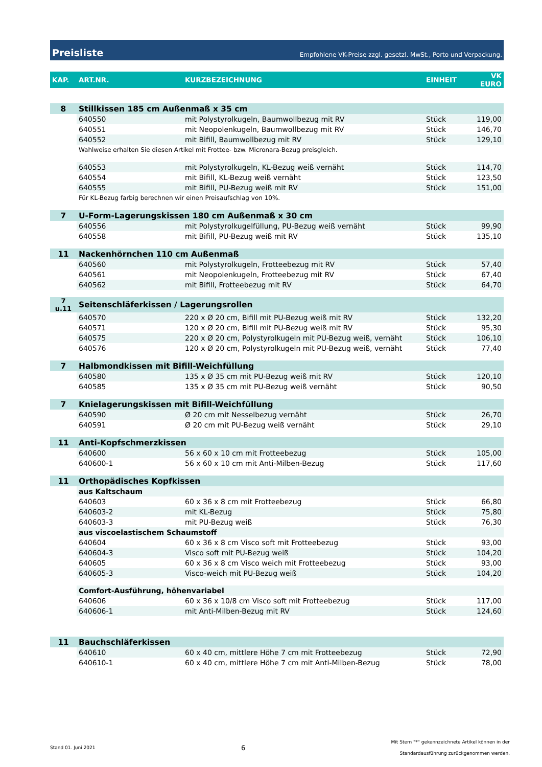Preisliste
Empfohlene VK-Preise zzgl. gesetzl. MwSt., Porto und Verpackung.
| KAP. | ART.NR. | KURZBEZEICHNUNG | EINHEIT | VK EURO |
| --- | --- | --- | --- | --- |
| 8 | Stillkissen 185 cm Außenmaß x 35 cm | | | |
| | 640550 | mit Polystyrolkugeln, Baumwollbezug mit RV | Stück | 119,00 |
| | 640551 | mit Neopolenkugeln, Baumwollbezug mit RV | Stück | 146,70 |
| | 640552 | mit Bifill, Baumwollbezug mit RV | Stück | 129,10 |
| | Wahlweise erhalten Sie diesen Artikel mit Frottee- bzw. Micronara-Bezug preisgleich. | | | |
| | 640553 | mit Polystyrolkugeln, KL-Bezug weiß vernäht | Stück | 114,70 |
| | 640554 | mit Bifill, KL-Bezug weiß vernäht | Stück | 123,50 |
| | 640555 | mit Bifill, PU-Bezug weiß mit RV | Stück | 151,00 |
| | Für KL-Bezug farbig berechnen wir einen Preisaufschlag von 10%. | | | |
| 7 | U-Form-Lagerungskissen 180 cm Außenmaß x 30 cm | | | |
| | 640556 | mit Polystyrolkugelfüllung, PU-Bezug weiß vernäht | Stück | 99,90 |
| | 640558 | mit Bifill, PU-Bezug weiß mit RV | Stück | 135,10 |
| 11 | Nackenhörnchen 110 cm Außenmaß | | | |
| | 640560 | mit Polystyrolkugeln, Frotteebezug mit RV | Stück | 57,40 |
| | 640561 | mit Neopolenkugeln, Frotteebezug mit RV | Stück | 67,40 |
| | 640562 | mit Bifill, Frotteebezug mit RV | Stück | 64,70 |
| 7 u.11 | Seitenschläferkissen / Lagerungsrollen | | | |
| | 640570 | 220 x Ø 20 cm, Bifill mit PU-Bezug weiß mit RV | Stück | 132,20 |
| | 640571 | 120 x Ø 20 cm, Bifill mit PU-Bezug weiß mit RV | Stück | 95,30 |
| | 640575 | 220 x Ø 20 cm, Polystyrolkugeln mit PU-Bezug weiß, vernäht | Stück | 106,10 |
| | 640576 | 120 x Ø 20 cm, Polystyrolkugeln mit PU-Bezug weiß, vernäht | Stück | 77,40 |
| 7 | Halbmondkissen mit Bifill-Weichfüllung | | | |
| | 640580 | 135 x Ø 35 cm mit PU-Bezug weiß mit RV | Stück | 120,10 |
| | 640585 | 135 x Ø 35 cm mit PU-Bezug weiß vernäht | Stück | 90,50 |
| 7 | Knielagerungskissen mit Bifill-Weichfüllung | | | |
| | 640590 | Ø 20 cm mit Nesselbezug vernäht | Stück | 26,70 |
| | 640591 | Ø 20 cm mit PU-Bezug weiß vernäht | Stück | 29,10 |
| 11 | Anti-Kopfschmerzkissen | | | |
| | 640600 | 56 x 60 x 10 cm mit Frotteebezug | Stück | 105,00 |
| | 640600-1 | 56 x 60 x 10 cm mit Anti-Milben-Bezug | Stück | 117,60 |
| 11 | Orthopädisches Kopfkissen | | | |
| | aus Kaltschaum | | | |
| | 640603 | 60 x 36 x 8 cm mit Frotteebezug | Stück | 66,80 |
| | 640603-2 | mit KL-Bezug | Stück | 75,80 |
| | 640603-3 | mit PU-Bezug weiß | Stück | 76,30 |
| | aus viscoelastischem Schaumstoff | | | |
| | 640604 | 60 x 36 x 8 cm Visco soft mit Frotteebezug | Stück | 93,00 |
| | 640604-3 | Visco soft mit PU-Bezug weiß | Stück | 104,20 |
| | 640605 | 60 x 36 x 8 cm Visco weich mit Frotteebezug | Stück | 93,00 |
| | 640605-3 | Visco-weich mit PU-Bezug weiß | Stück | 104,20 |
| | Comfort-Ausführung, höhenvariabel | | | |
| | 640606 | 60 x 36 x 10/8 cm Visco soft mit Frotteebezug | Stück | 117,00 |
| | 640606-1 | mit Anti-Milben-Bezug mit RV | Stück | 124,60 |
| 11 | Bauchschläferkissen | | | |
| | 640610 | 60 x 40 cm, mittlere Höhe 7 cm mit Frotteebezug | Stück | 72,90 |
| | 640610-1 | 60 x 40 cm, mittlere Höhe 7 cm mit Anti-Milben-Bezug | Stück | 78,00 |
Stand 01. Juni 2021 6 Mit Stern "*" gekennzeichnete Artikel können in der
Standardausführung zurückgenommen werden.